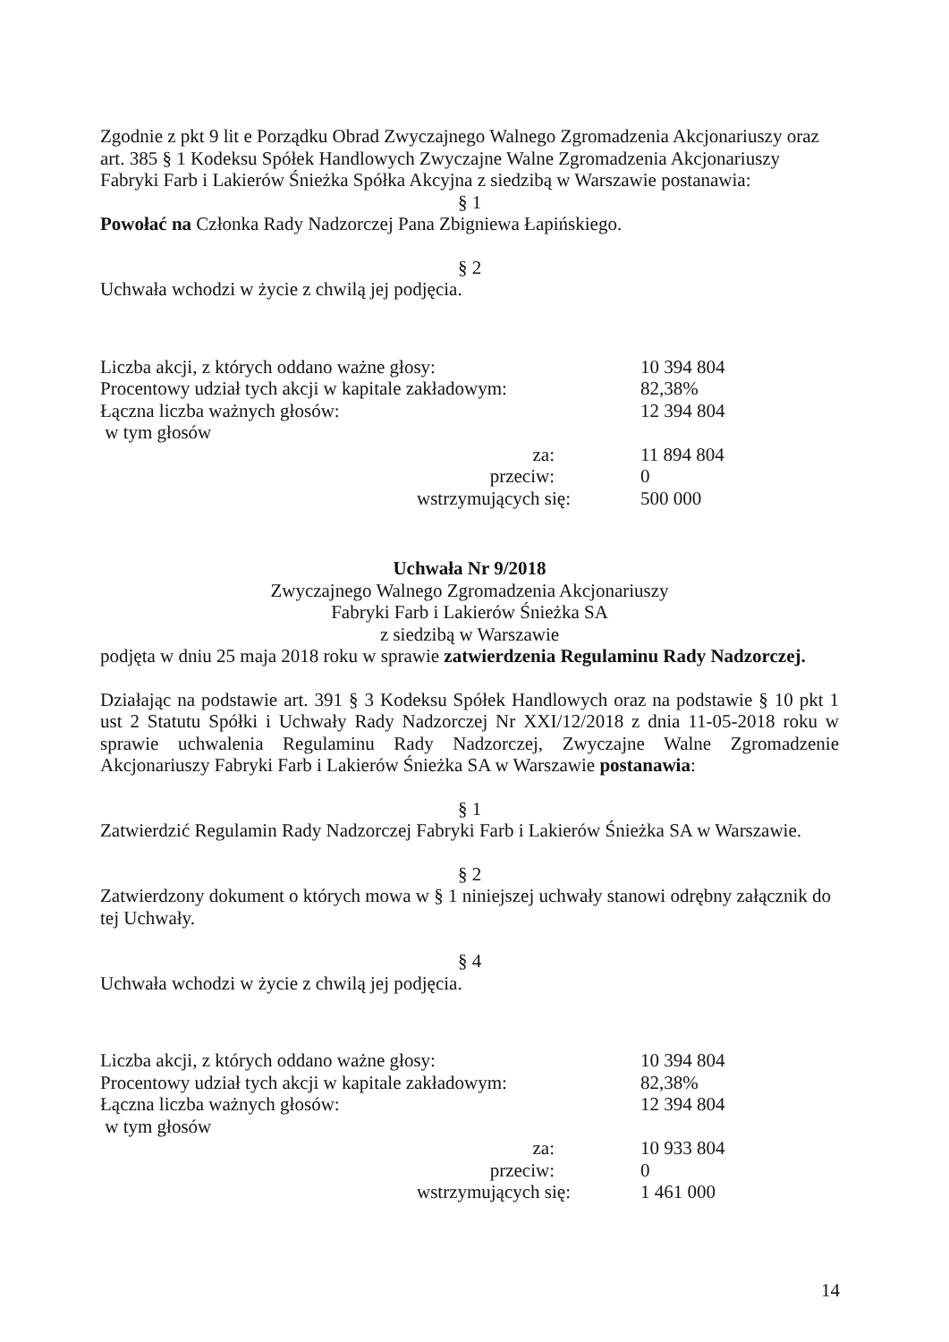Zgodnie z pkt 9 lit e Porządku Obrad Zwyczajnego Walnego Zgromadzenia Akcjonariuszy oraz art. 385 § 1 Kodeksu Spółek Handlowych Zwyczajne Walne Zgromadzenia Akcjonariuszy Fabryki Farb i Lakierów Śnieżka Spółka Akcyjna z siedzibą w Warszawie postanawia:
§ 1
Powołać na Członka Rady Nadzorczej Pana Zbigniewa Łapińskiego.
§ 2
Uchwała wchodzi w życie z chwilą jej podjęcia.
| Liczba akcji, z których oddano ważne głosy: | 10 394 804 |
| Procentowy udział tych akcji w kapitale zakładowym: | 82,38% |
| Łączna liczba ważnych głosów: | 12 394 804 |
| w tym głosów | |
| za: | 11 894 804 |
| przeciw: | 0 |
| wstrzymujących się: | 500 000 |
Uchwała Nr 9/2018
Zwyczajnego Walnego Zgromadzenia Akcjonariuszy
Fabryki Farb i Lakierów Śnieżka SA
z siedzibą w Warszawie
podjęta w dniu 25 maja 2018 roku w sprawie zatwierdzenia Regulaminu Rady Nadzorczej.
Działając na podstawie art. 391 § 3 Kodeksu Spółek Handlowych oraz na podstawie § 10 pkt 1 ust 2 Statutu Spółki i Uchwały Rady Nadzorczej Nr XXI/12/2018 z dnia 11-05-2018 roku w sprawie uchwalenia Regulaminu Rady Nadzorczej, Zwyczajne Walne Zgromadzenie Akcjonariuszy Fabryki Farb i Lakierów Śnieżka SA w Warszawie postanawia:
§ 1
Zatwierdzić Regulamin Rady Nadzorczej Fabryki Farb i Lakierów Śnieżka SA w Warszawie.
§ 2
Zatwierdzony dokument o których mowa w § 1 niniejszej uchwały stanowi odrębny załącznik do tej Uchwały.
§ 4
Uchwała wchodzi w życie z chwilą jej podjęcia.
| Liczba akcji, z których oddano ważne głosy: | 10 394 804 |
| Procentowy udział tych akcji w kapitale zakładowym: | 82,38% |
| Łączna liczba ważnych głosów: | 12 394 804 |
| w tym głosów | |
| za: | 10 933 804 |
| przeciw: | 0 |
| wstrzymujących się: | 1 461 000 |
14